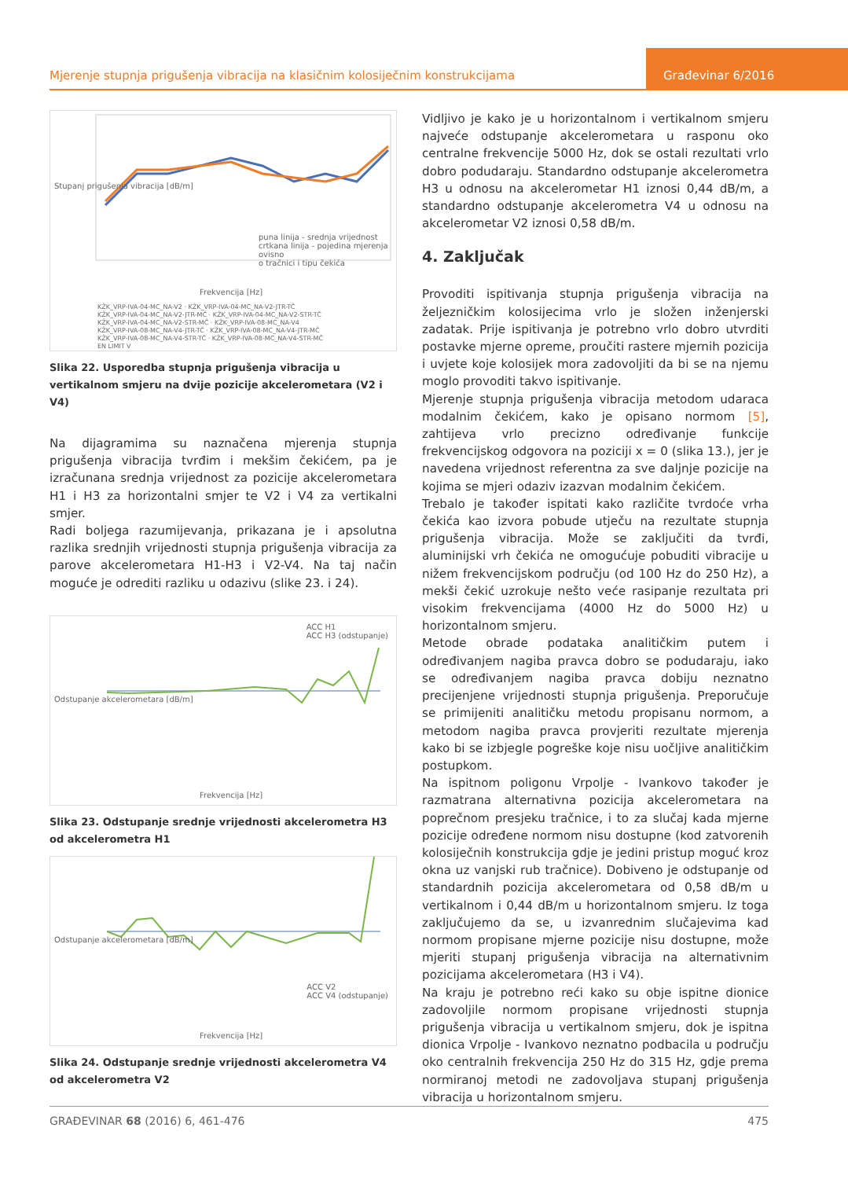Mjerenje stupnja prigušenja vibracija na klasičnim kolosiječnim konstrukcijama
Građevinar 6/2016
Stupanj prigušenja vibracija [dB/m]
Frekvencija [Hz]
puna linija - srednja vrijednost
crtkana linija - pojedina mjerenja ovisno
o tračnici i tipu čekića
KŽK_VRP-IVA-04-MC_NA-V2 · KŽK_VRP-IVA-04-MC_NA-V2-JTR-TČ
KŽK_VRP-IVA-04-MC_NA-V2-JTR-MČ · KŽK_VRP-IVA-04-MC_NA-V2-STR-TČ
KŽK_VRP-IVA-04-MC_NA-V2-STR-MČ · KŽK_VRP-IVA-08-MC_NA-V4
KŽK_VRP-IVA-08-MC_NA-V4-JTR-TČ · KŽK_VRP-IVA-08-MC_NA-V4-JTR-MČ
KŽK_VRP-IVA-08-MC_NA-V4-STR-TČ · KŽK_VRP-IVA-08-MC_NA-V4-STR-MČ
EN LIMIT V
Slika 22. Usporedba stupnja prigušenja vibracija u vertikalnom smjeru na dvije pozicije akcelerometara (V2 i V4)
Na dijagramima su naznačena mjerenja stupnja prigušenja vibracija tvrđim i mekšim čekićem, pa je izračunana srednja vrijednost za pozicije akcelerometara H1 i H3 za horizontalni smjer te V2 i V4 za vertikalni smjer.
Radi boljega razumijevanja, prikazana je i apsolutna razlika srednjih vrijednosti stupnja prigušenja vibracija za parove akcelerometara H1-H3 i V2-V4. Na taj način moguće je odrediti razliku u odazivu (slike 23. i 24).
Odstupanje akcelerometara [dB/m]
ACC H1
ACC H3 (odstupanje)
Frekvencija [Hz]
Slika 23. Odstupanje srednje vrijednosti akcelerometra H3 od akcelerometra H1
Odstupanje akcelerometara [dB/m]
ACC V2
ACC V4 (odstupanje)
Frekvencija [Hz]
Slika 24. Odstupanje srednje vrijednosti akcelerometra V4 od akcelerometra V2
Vidljivo je kako je u horizontalnom i vertikalnom smjeru najveće odstupanje akcelerometara u rasponu oko centralne frekvencije 5000 Hz, dok se ostali rezultati vrlo dobro podudaraju. Standardno odstupanje akcelerometra H3 u odnosu na akcelerometar H1 iznosi 0,44 dB/m, a standardno odstupanje akcelerometra V4 u odnosu na akcelerometar V2 iznosi 0,58 dB/m.
4. Zaključak
Provoditi ispitivanja stupnja prigušenja vibracija na željezničkim kolosijecima vrlo je složen inženjerski zadatak. Prije ispitivanja je potrebno vrlo dobro utvrditi postavke mjerne opreme, proučiti rastere mjernih pozicija i uvjete koje kolosijek mora zadovoljiti da bi se na njemu moglo provoditi takvo ispitivanje.
Mjerenje stupnja prigušenja vibracija metodom udaraca modalnim čekićem, kako je opisano normom [5], zahtijeva vrlo precizno određivanje funkcije frekvencijskog odgovora na poziciji x = 0 (slika 13.), jer je navedena vrijednost referentna za sve daljnje pozicije na kojima se mjeri odaziv izazvan modalnim čekićem.
Trebalo je također ispitati kako različite tvrdoće vrha čekića kao izvora pobude utječu na rezultate stupnja prigušenja vibracija. Može se zaključiti da tvrđi, aluminijski vrh čekića ne omogućuje pobuditi vibracije u nižem frekvencijskom području (od 100 Hz do 250 Hz), a mekši čekić uzrokuje nešto veće rasipanje rezultata pri visokim frekvencijama (4000 Hz do 5000 Hz) u horizontalnom smjeru.
Metode obrade podataka analitičkim putem i određivanjem nagiba pravca dobro se podudaraju, iako se određivanjem nagiba pravca dobiju neznatno precijenjene vrijednosti stupnja prigušenja. Preporučuje se primijeniti analitičku metodu propisanu normom, a metodom nagiba pravca provjeriti rezultate mjerenja kako bi se izbjegle pogreške koje nisu uočljive analitičkim postupkom.
Na ispitnom poligonu Vrpolje - Ivankovo također je razmatrana alternativna pozicija akcelerometara na poprečnom presjeku tračnice, i to za slučaj kada mjerne pozicije određene normom nisu dostupne (kod zatvorenih kolosiječnih konstrukcija gdje je jedini pristup moguć kroz okna uz vanjski rub tračnice). Dobiveno je odstupanje od standardnih pozicija akcelerometara od 0,58 dB/m u vertikalnom i 0,44 dB/m u horizontalnom smjeru. Iz toga zaključujemo da se, u izvanrednim slučajevima kad normom propisane mjerne pozicije nisu dostupne, može mjeriti stupanj prigušenja vibracija na alternativnim pozicijama akcelerometara (H3 i V4).
Na kraju je potrebno reći kako su obje ispitne dionice zadovoljile normom propisane vrijednosti stupnja prigušenja vibracija u vertikalnom smjeru, dok je ispitna dionica Vrpolje - Ivankovo neznatno podbacila u području oko centralnih frekvencija 250 Hz do 315 Hz, gdje prema normiranoj metodi ne zadovoljava stupanj prigušenja vibracija u horizontalnom smjeru.
GRAĐEVINAR 68 (2016) 6, 461-476 475